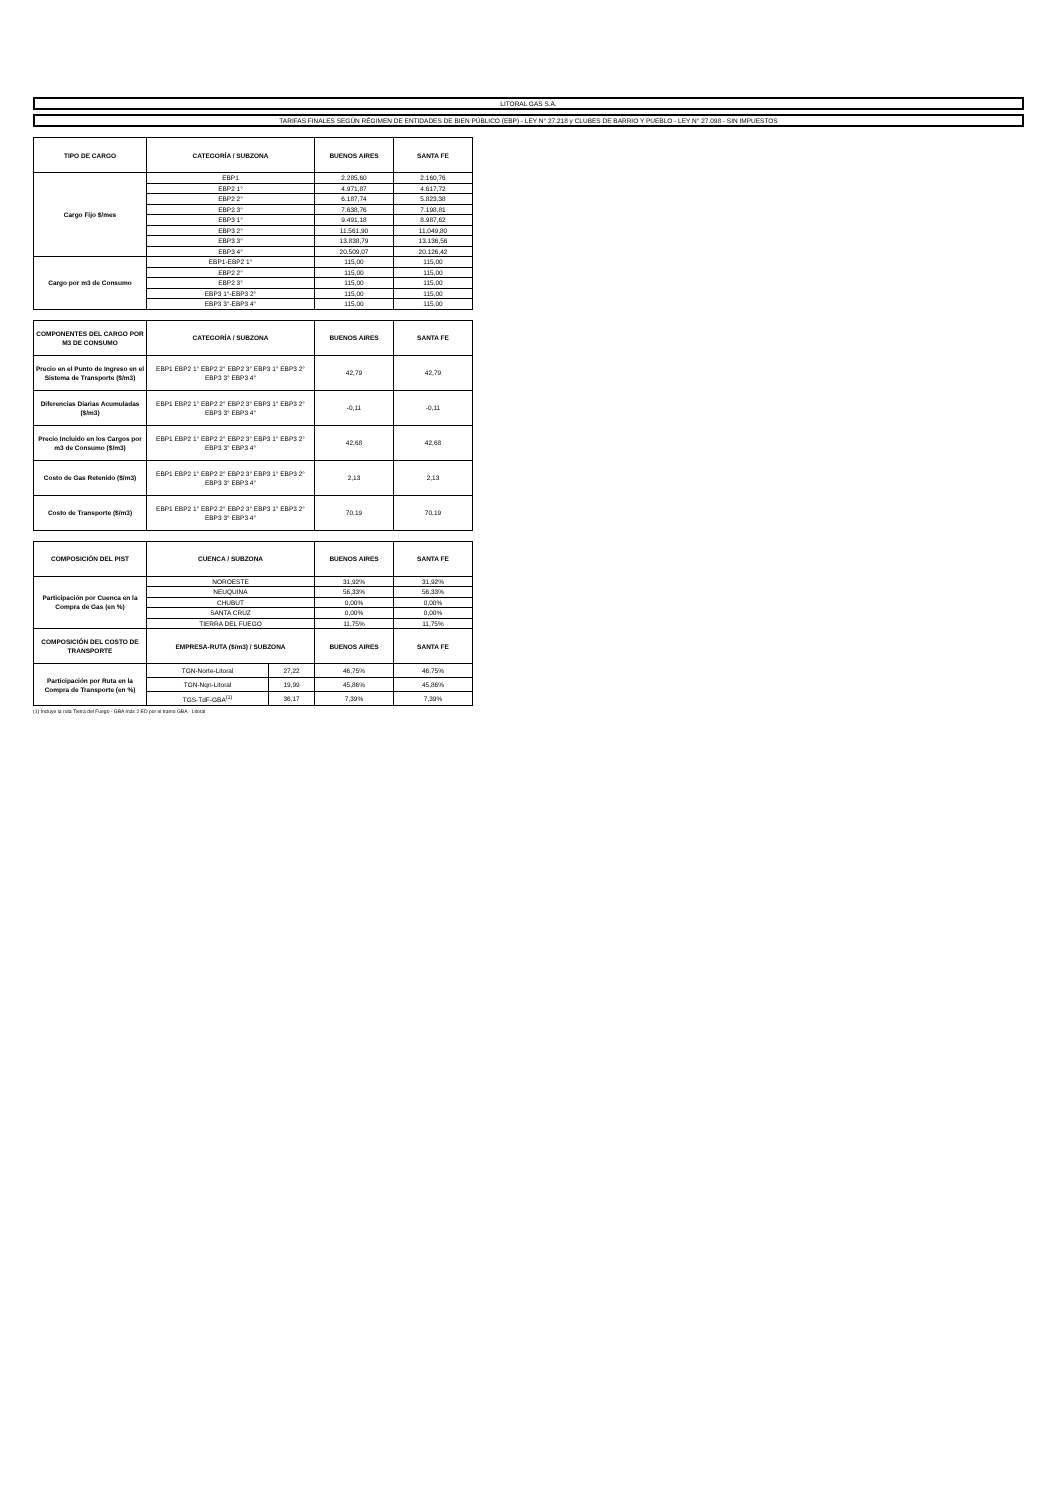LITORAL GAS S.A.
TARIFAS FINALES SEGÚN RÉGIMEN DE ENTIDADES DE BIEN PÚBLICO (EBP) - LEY N° 27.218 y CLUBES DE BARRIO Y PUEBLO - LEY N° 27.098 - SIN IMPUESTOS
| TIPO DE CARGO | CATEGORÍA / SUBZONA | BUENOS AIRES | SANTA FE |
| --- | --- | --- | --- |
| Cargo Fijo $/mes | EBP1 | 2.285,60 | 2.160,76 |
| | EBP2 1° | 4.971,87 | 4.617,72 |
| | EBP2 2° | 6.187,74 | 5.823,38 |
| | EBP2 3° | 7.638,76 | 7.198,81 |
| | EBP3 1° | 9.491,18 | 8.987,62 |
| | EBP3 2° | 11.561,90 | 11.049,80 |
| | EBP3 3° | 13.838,79 | 13.136,56 |
| | EBP3 4° | 20.509,07 | 20.126,42 |
| Cargo por m3 de Consumo | EBP1-EBP2 1° | 115,00 | 115,00 |
| | EBP2 2° | 115,00 | 115,00 |
| | EBP2 3° | 115,00 | 115,00 |
| | EBP3 1°-EBP3 2° | 115,00 | 115,00 |
| | EBP3 3°-EBP3 4° | 115,00 | 115,00 |
| COMPONENTES DEL CARGO POR M3 DE CONSUMO | CATEGORÍA / SUBZONA | BUENOS AIRES | SANTA FE |
| --- | --- | --- | --- |
| Precio en el Punto de Ingreso en el Sistema de Transporte ($/m3) | EBP1 EBP2 1° EBP2 2° EBP2 3° EBP3 1° EBP3 2° EBP3 3° EBP3 4° | 42,79 | 42,79 |
| Diferencias Diarias Acumuladas ($/m3) | EBP1 EBP2 1° EBP2 2° EBP2 3° EBP3 1° EBP3 2° EBP3 3° EBP3 4° | -0,11 | -0,11 |
| Precio Incluido en los Cargos por m3 de Consumo ($/m3) | EBP1 EBP2 1° EBP2 2° EBP2 3° EBP3 1° EBP3 2° EBP3 3° EBP3 4° | 42,68 | 42,68 |
| Costo de Gas Retenido ($/m3) | EBP1 EBP2 1° EBP2 2° EBP2 3° EBP3 1° EBP3 2° EBP3 3° EBP3 4° | 2,13 | 2,13 |
| Costo de Transporte ($/m3) | EBP1 EBP2 1° EBP2 2° EBP2 3° EBP3 1° EBP3 2° EBP3 3° EBP3 4° | 70,19 | 70,19 |
| COMPOSICIÓN DEL PIST | CUENCA / SUBZONA | | BUENOS AIRES | SANTA FE |
| --- | --- | --- | --- | --- |
| Participación por Cuenca en la Compra de Gas (en %) | NOROESTE | | 31,92% | 31,92% |
| | NEUQUINA | | 56,33% | 56,33% |
| | CHUBUT | | 0,00% | 0,00% |
| | SANTA CRUZ | | 0,00% | 0,00% |
| | TIERRA DEL FUEGO | | 11,75% | 11,75% |
| COMPOSICIÓN DEL COSTO DE TRANSPORTE | EMPRESA-RUTA ($/m3) / SUBZONA | | BUENOS AIRES | SANTA FE |
| Participación por Ruta en la Compra de Transporte (en %) | TGN-Norte-Litoral | 27,22 | 46,75% | 46,75% |
| | TGN-Nqn-Litoral | 19,99 | 45,86% | 45,86% |
| | TGS-TdF-GBA<sup>(1)</sup> | 36,17 | 7,39% | 7,39% |
(1) Incluye la ruta Tierra del Fuego - GBA más 2 ED por el tramo GBA - Litoral